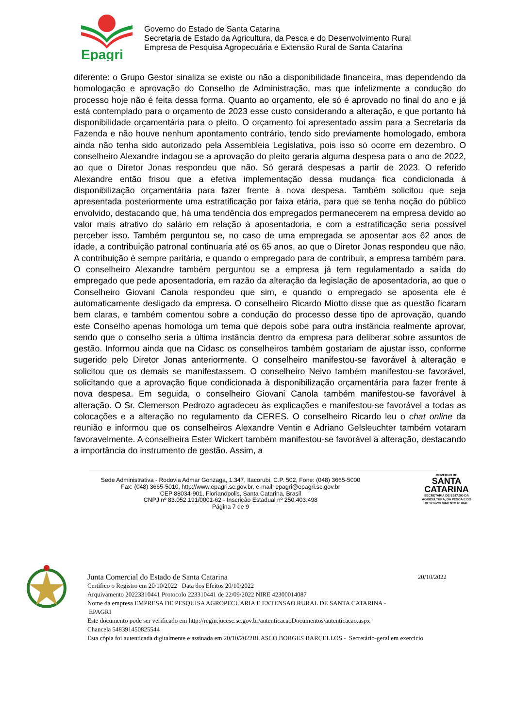Epagri
Governo do Estado de Santa Catarina
Secretaria de Estado da Agricultura, da Pesca e do Desenvolvimento Rural
Empresa de Pesquisa Agropecuária e Extensão Rural de Santa Catarina
diferente: o Grupo Gestor sinaliza se existe ou não a disponibilidade financeira, mas dependendo da homologação e aprovação do Conselho de Administração, mas que infelizmente a condução do processo hoje não é feita dessa forma. Quanto ao orçamento, ele só é aprovado no final do ano e já está contemplado para o orçamento de 2023 esse custo considerando a alteração, e que portanto há disponibilidade orçamentária para o pleito. O orçamento foi apresentado assim para a Secretaria da Fazenda e não houve nenhum apontamento contrário, tendo sido previamente homologado, embora ainda não tenha sido autorizado pela Assembleia Legislativa, pois isso só ocorre em dezembro. O conselheiro Alexandre indagou se a aprovação do pleito geraria alguma despesa para o ano de 2022, ao que o Diretor Jonas respondeu que não. Só gerará despesas a partir de 2023. O referido Alexandre então frisou que a efetiva implementação dessa mudança fica condicionada à disponibilização orçamentária para fazer frente à nova despesa. Também solicitou que seja apresentada posteriormente uma estratificação por faixa etária, para que se tenha noção do público envolvido, destacando que, há uma tendência dos empregados permanecerem na empresa devido ao valor mais atrativo do salário em relação à aposentadoria, e com a estratificação seria possível perceber isso. Também perguntou se, no caso de uma empregada se aposentar aos 62 anos de idade, a contribuição patronal continuaria até os 65 anos, ao que o Diretor Jonas respondeu que não. A contribuição é sempre paritária, e quando o empregado para de contribuir, a empresa também para. O conselheiro Alexandre também perguntou se a empresa já tem regulamentado a saída do empregado que pede aposentadoria, em razão da alteração da legislação de aposentadoria, ao que o Conselheiro Giovani Canola respondeu que sim, e quando o empregado se aposenta ele é automaticamente desligado da empresa. O conselheiro Ricardo Miotto disse que as questão ficaram bem claras, e também comentou sobre a condução do processo desse tipo de aprovação, quando este Conselho apenas homologa um tema que depois sobe para outra instância realmente aprovar, sendo que o conselho seria a última instância dentro da empresa para deliberar sobre assuntos de gestão. Informou ainda que na Cidasc os conselheiros também gostariam de ajustar isso, conforme sugerido pelo Diretor Jonas anteriormente. O conselheiro manifestou-se favorável à alteração e solicitou que os demais se manifestassem. O conselheiro Neivo também manifestou-se favorável, solicitando que a aprovação fique condicionada à disponibilização orçamentária para fazer frente à nova despesa. Em seguida, o conselheiro Giovani Canola também manifestou-se favorável à alteração. O Sr. Clemerson Pedrozo agradeceu às explicações e manifestou-se favorável a todas as colocações e a alteração no regulamento da CERES. O conselheiro Ricardo leu o chat online da reunião e informou que os conselheiros Alexandre Ventin e Adriano Gelsleuchter também votaram favoravelmente. A conselheira Ester Wickert também manifestou-se favorável à alteração, destacando a importância do instrumento de gestão. Assim, a
Sede Administrativa - Rodovia Admar Gonzaga, 1.347, Itacorubi, C.P. 502, Fone: (048) 3665-5000
Fax: (048) 3665-5010, http://www.epagri.sc.gov.br, e-mail: epagri@epagri.sc.gov.br
CEP 88034-901, Florianópolis, Santa Catarina, Brasil
CNPJ nº 83.052.191/0001-62 - Inscrição Estadual nº 250.403.498
Página 7 de 9
GOVERNO DE
SANTA
CATARINA
SECRETARIA DE ESTADO DA AGRICULTURA, DA PESCA E DO DESENVOLVIMENTO RURAL
Junta Comercial do Estado de Santa Catarina 20/10/2022
Certifico o Registro em 20/10/2022 Data dos Efeitos 20/10/2022
Arquivamento 20223310441 Protocolo 223310441 de 22/09/2022 NIRE 42300014087
Nome da empresa EMPRESA DE PESQUISA AGROPECUARIA E EXTENSAO RURAL DE SANTA CATARINA -
EPAGRI
Este documento pode ser verificado em http://regin.jucesc.sc.gov.br/autenticacaoDocumentos/autenticacao.aspx
Chancela 548391450825544
Esta cópia foi autenticada digitalmente e assinada em 20/10/2022BLASCO BORGES BARCELLOS - Secretário-geral em exercício